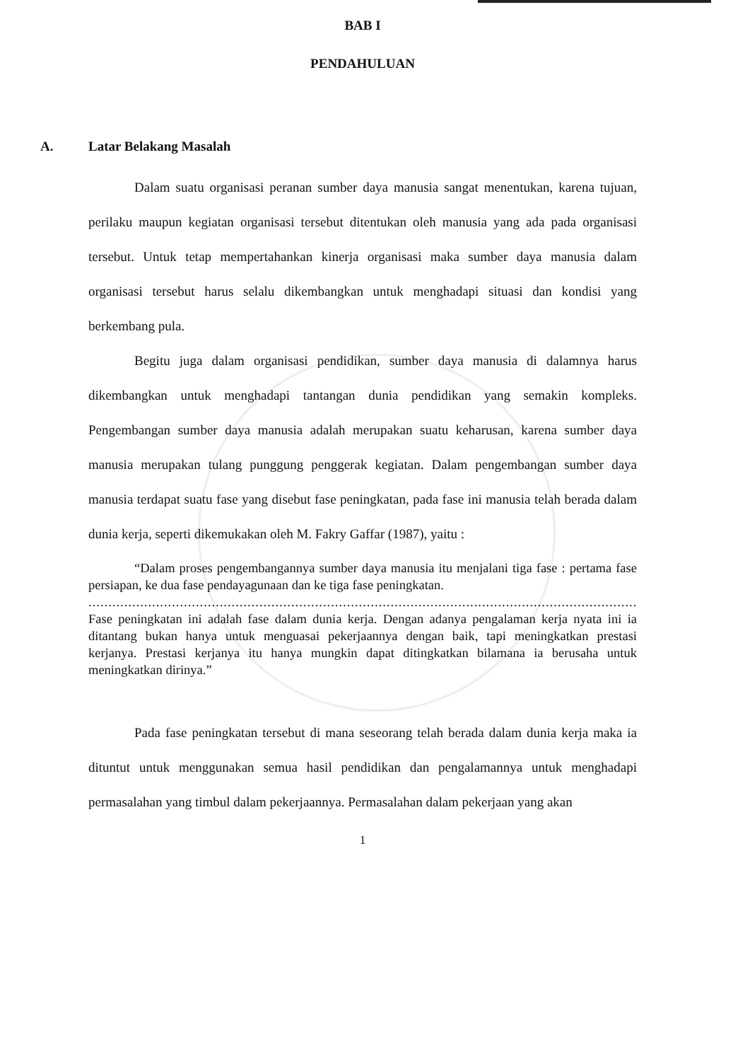BAB I
PENDAHULUAN
A. Latar Belakang Masalah
Dalam suatu organisasi peranan sumber daya manusia sangat menentukan, karena tujuan, perilaku maupun kegiatan organisasi tersebut ditentukan oleh manusia yang ada pada organisasi tersebut. Untuk tetap mempertahankan kinerja organisasi maka sumber daya manusia dalam organisasi tersebut harus selalu dikembangkan untuk menghadapi situasi dan kondisi yang berkembang pula.
Begitu juga dalam organisasi pendidikan, sumber daya manusia di dalamnya harus dikembangkan untuk menghadapi tantangan dunia pendidikan yang semakin kompleks. Pengembangan sumber daya manusia adalah merupakan suatu keharusan, karena sumber daya manusia merupakan tulang punggung penggerak kegiatan. Dalam pengembangan sumber daya manusia terdapat suatu fase yang disebut fase peningkatan, pada fase ini manusia telah berada dalam dunia kerja, seperti dikemukakan oleh M. Fakry Gaffar (1987), yaitu :
“Dalam proses pengembangannya sumber daya manusia itu menjalani tiga fase : pertama fase persiapan, ke dua fase pendayagunaan dan ke tiga fase peningkatan.
.......................................................................................................................................................
Fase peningkatan ini adalah fase dalam dunia kerja. Dengan adanya pengalaman kerja nyata ini ia ditantang bukan hanya untuk menguasai pekerjaannya dengan baik, tapi meningkatkan prestasi kerjanya. Prestasi kerjanya itu hanya mungkin dapat ditingkatkan bilamana ia berusaha untuk meningkatkan dirinya.”
Pada fase peningkatan tersebut di mana seseorang telah berada dalam dunia kerja maka ia dituntut untuk menggunakan semua hasil pendidikan dan pengalamannya untuk menghadapi permasalahan yang timbul dalam pekerjaannya. Permasalahan dalam pekerjaan yang akan
1